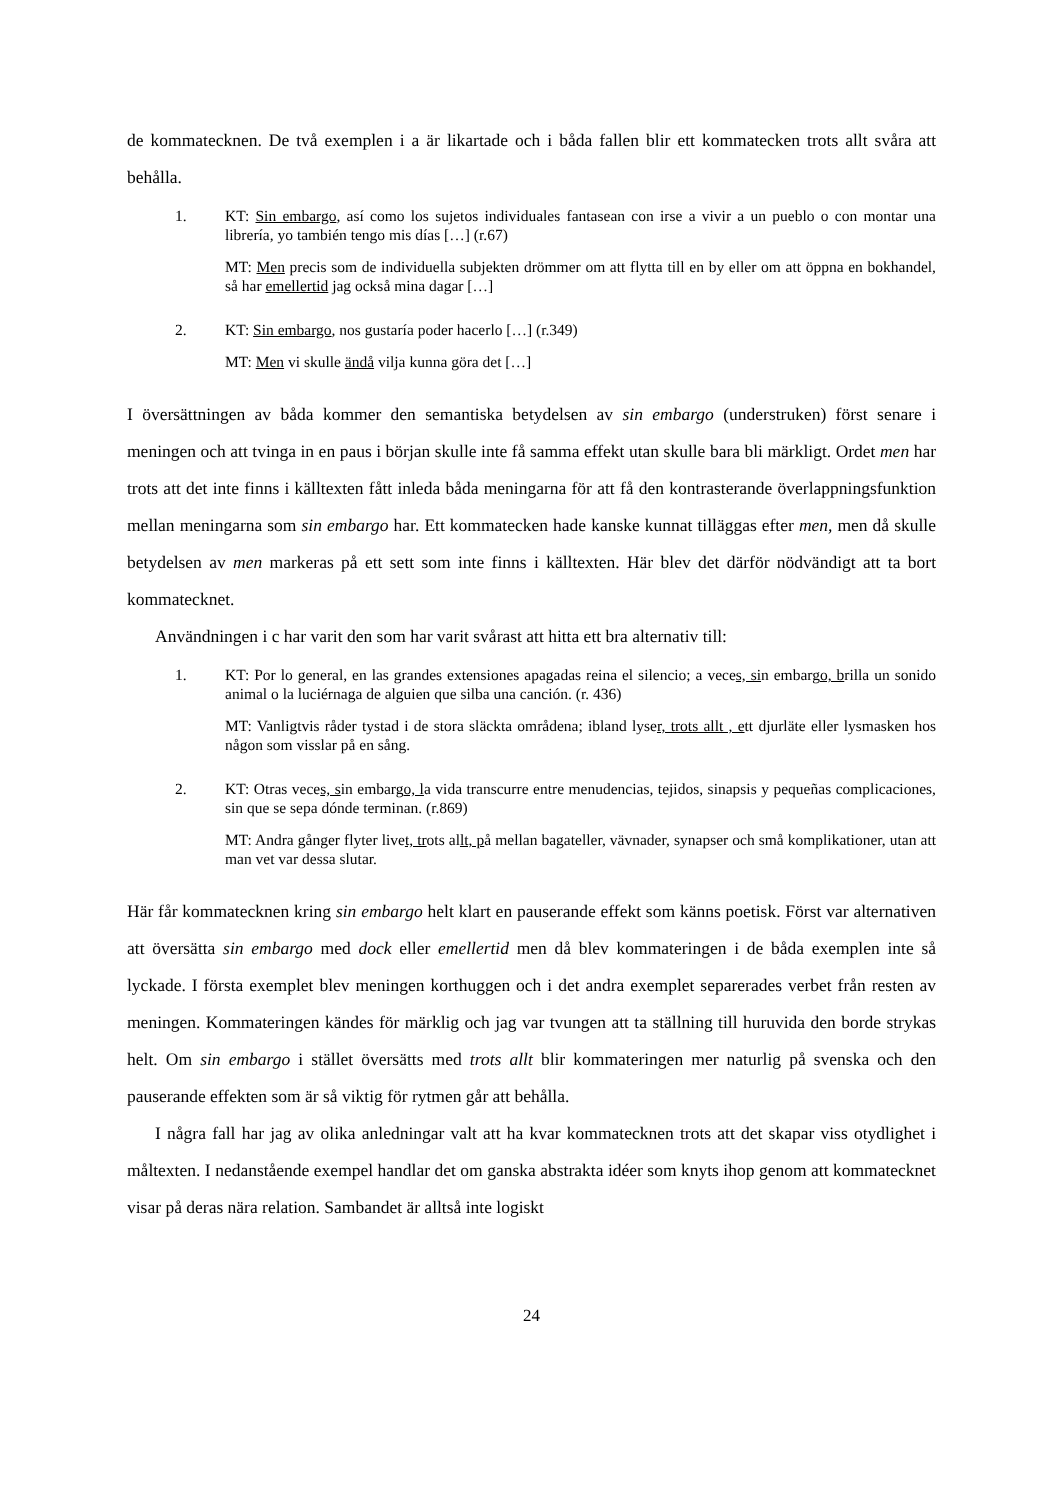de kommatecknen. De två exemplen i a är likartade och i båda fallen blir ett kommatecken trots allt svåra att behålla.
1. KT: Sin embargo, así como los sujetos individuales fantasean con irse a vivir a un pueblo o con montar una librería, yo también tengo mis días […] (r.67)
MT: Men precis som de individuella subjekten drömmer om att flytta till en by eller om att öppna en bokhandel, så har emellertid jag också mina dagar […]
2. KT: Sin embargo, nos gustaría poder hacerlo […] (r.349)
MT: Men vi skulle ändå vilja kunna göra det […]
I översättningen av båda kommer den semantiska betydelsen av sin embargo (understruken) först senare i meningen och att tvinga in en paus i början skulle inte få samma effekt utan skulle bara bli märkligt. Ordet men har trots att det inte finns i källtexten fått inleda båda meningarna för att få den kontrasterande överlappningsfunktion mellan meningarna som sin embargo har. Ett kommatecken hade kanske kunnat tilläggas efter men, men då skulle betydelsen av men markeras på ett sett som inte finns i källtexten. Här blev det därför nödvändigt att ta bort kommatecknet.
Användningen i c har varit den som har varit svårast att hitta ett bra alternativ till:
1. KT: Por lo general, en las grandes extensiones apagadas reina el silencio; a veces, sin embargo, brilla un sonido animal o la luciérnaga de alguien que silba una canción. (r. 436)
MT: Vanligtvis råder tystad i de stora släckta områdena; ibland lyser, trots allt , ett djurläte eller lysmasken hos någon som visslar på en sång.
2. KT: Otras veces, sin embargo, la vida transcurre entre menudencias, tejidos, sinapsis y pequeñas complicaciones, sin que se sepa dónde terminan. (r.869)
MT: Andra gånger flyter livet, trots allt, på mellan bagateller, vävnader, synapser och små komplikationer, utan att man vet var dessa slutar.
Här får kommatecknen kring sin embargo helt klart en pauserande effekt som känns poetisk. Först var alternativen att översätta sin embargo med dock eller emellertid men då blev kommateringen i de båda exemplen inte så lyckade. I första exemplet blev meningen korthuggen och i det andra exemplet separerades verbet från resten av meningen. Kommateringen kändes för märklig och jag var tvungen att ta ställning till huruvida den borde strykas helt. Om sin embargo i stället översätts med trots allt blir kommateringen mer naturlig på svenska och den pauserande effekten som är så viktig för rytmen går att behålla.
I några fall har jag av olika anledningar valt att ha kvar kommatecknen trots att det skapar viss otydlighet i måltexten. I nedanstående exempel handlar det om ganska abstrakta idéer som knyts ihop genom att kommatecknet visar på deras nära relation. Sambandet är alltså inte logiskt
24